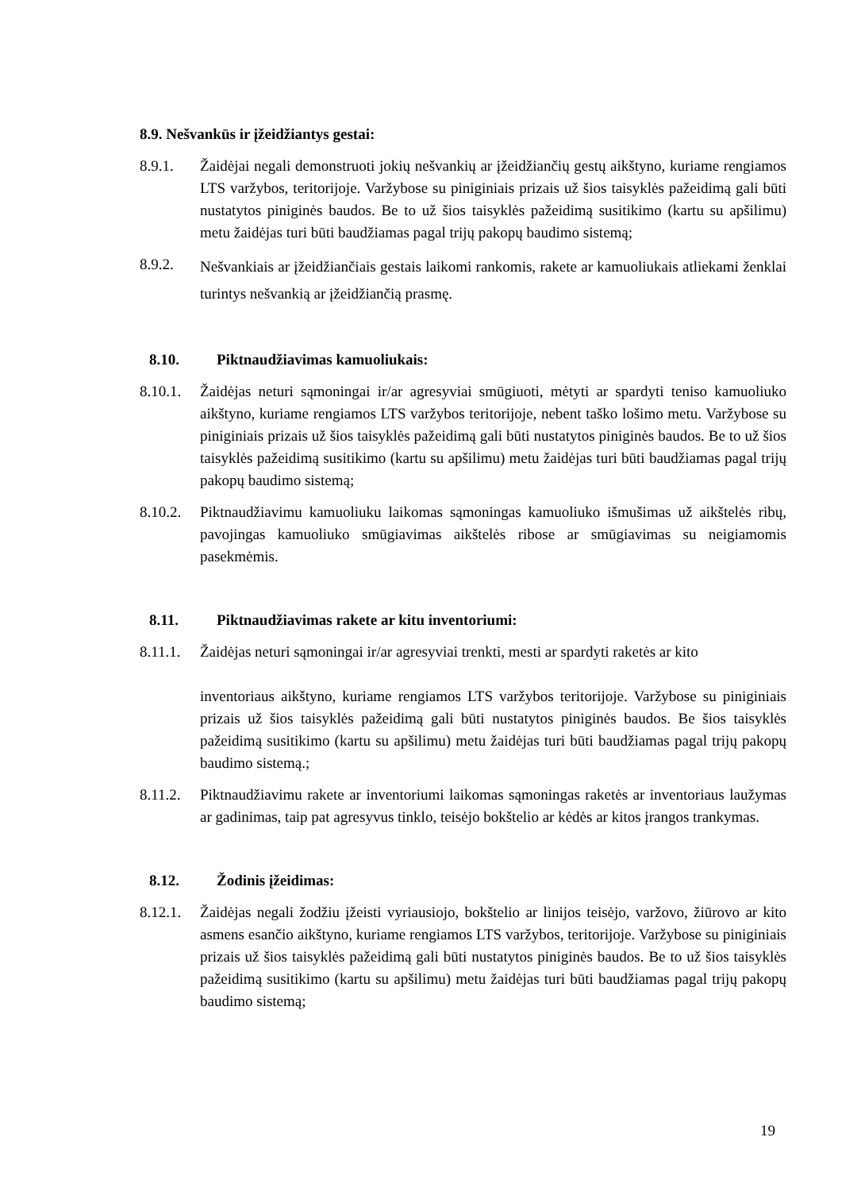8.9. Nešvankūs ir įžeidžiantys gestai:
8.9.1. Žaidėjai negali demonstruoti jokių nešvankių ar įžeidžiančių gestų aikštyno, kuriame rengiamos LTS varžybos, teritorijoje. Varžybose su piniginiais prizais už šios taisyklės pažeidimą gali būti nustatytos piniginės baudos. Be to už šios taisyklės pažeidimą susitikimo (kartu su apšilimu) metu žaidėjas turi būti baudžiamas pagal trijų pakopų baudimo sistemą;
8.9.2.
Nešvankiais ar įžeidžiančiais gestais laikomi rankomis, rakete ar kamuoliukais atliekami ženklai turintys nešvankią ar įžeidžiančią prasmę.
8.10. Piktnaudžiavimas kamuoliukais:
8.10.1.
Žaidėjas neturi sąmoningai ir/ar agresyviai smūgiuoti, mėtyti ar spardyti teniso kamuoliuko aikštyno, kuriame rengiamos LTS varžybos teritorijoje, nebent taško lošimo metu. Varžybose su piniginiais prizais už šios taisyklės pažeidimą gali būti nustatytos piniginės baudos. Be to už šios taisyklės pažeidimą susitikimo (kartu su apšilimu) metu žaidėjas turi būti baudžiamas pagal trijų pakopų baudimo sistemą;
8.10.2.
Piktnaudžiavimu kamuoliuku laikomas sąmoningas kamuoliuko išmušimas už aikštelės ribų, pavojingas kamuoliuko smūgiavimas aikštelės ribose ar smūgiavimas su neigiamomis pasekmėmis.
8.11. Piktnaudžiavimas rakete ar kitu inventoriumi:
8.11.1.
Žaidėjas neturi sąmoningai ir/ar agresyviai trenkti, mesti ar spardyti raketės ar kito
inventoriaus aikštyno, kuriame rengiamos LTS varžybos teritorijoje. Varžybose su piniginiais prizais už šios taisyklės pažeidimą gali būti nustatytos piniginės baudos. Be šios taisyklės pažeidimą susitikimo (kartu su apšilimu) metu žaidėjas turi būti baudžiamas pagal trijų pakopų baudimo sistemą.;
8.11.2.
Piktnaudžiavimu rakete ar inventoriumi laikomas sąmoningas raketės ar inventoriaus laužymas ar gadinimas, taip pat agresyvus tinklo, teisėjo bokštelio ar kėdės ar kitos įrangos trankymas.
8.12. Žodinis įžeidimas:
8.12.1.
Žaidėjas negali žodžiu įžeisti vyriausiojo, bokštelio ar linijos teisėjo, varžovo, žiūrovo ar kito asmens esančio aikštyno, kuriame rengiamos LTS varžybos, teritorijoje. Varžybose su piniginiais prizais už šios taisyklės pažeidimą gali būti nustatytos piniginės baudos. Be to už šios taisyklės pažeidimą susitikimo (kartu su apšilimu) metu žaidėjas turi būti baudžiamas pagal trijų pakopų baudimo sistemą;
19